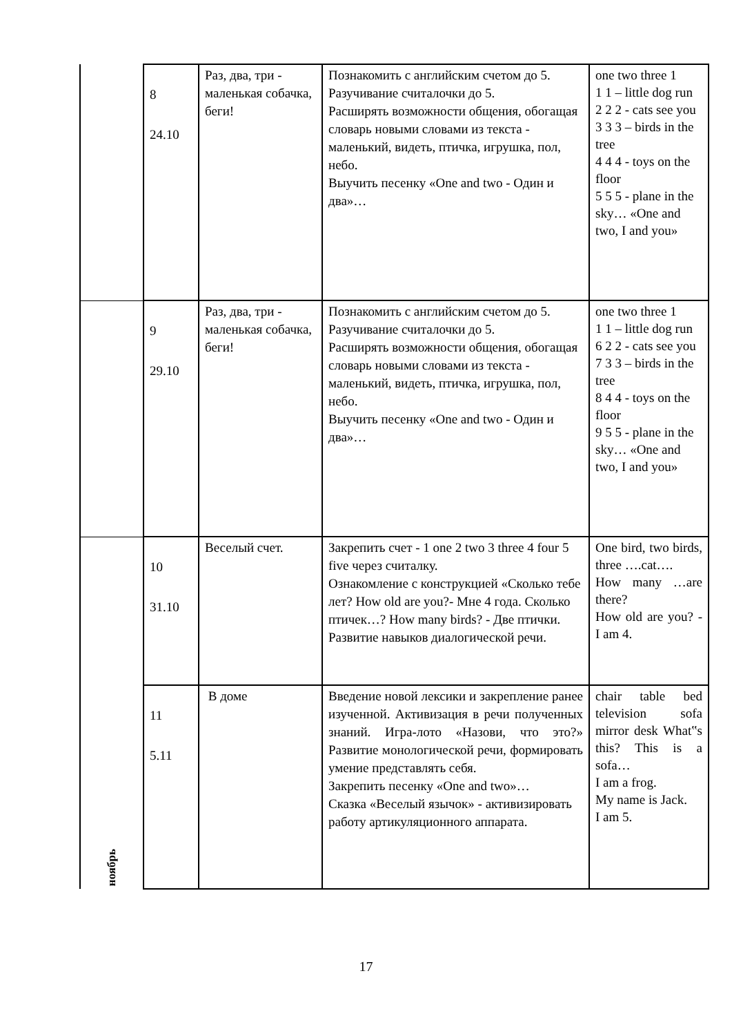| | 8 24.10 | Раз, два, три - маленькая собачка, беги! | Познакомить с английским счетом до 5. Разучивание считалочки до 5. Расширять возможности общения, обогащая словарь новыми словами из текста - маленький, видеть, птичка, игрушка, пол, небо. Выучить песенку «One and two - Один и два»… | one two three 1 1 1 – little dog run 2 2 2 - cats see you 3 3 3 – birds in the tree 4 4 4 - toys on the floor 5 5 5 - plane in the sky… «One and two, I and you» |
| | 9 29.10 | Раз, два, три - маленькая собачка, беги! | Познакомить с английским счетом до 5. Разучивание считалочки до 5. Расширять возможности общения, обогащая словарь новыми словами из текста - маленький, видеть, птичка, игрушка, пол, небо. Выучить песенку «One and two - Один и два»… | one two three 1 1 1 – little dog run 6 2 2 - cats see you 7 3 3 – birds in the tree 8 4 4 - toys on the floor 9 5 5 - plane in the sky… «One and two, I and you» |
| ноябрь | 10 31.10 | Веселый счет. | Закрепить счет - 1 one 2 two 3 three 4 four 5 five через считалку. Ознакомление с конструкцией «Сколько тебе лет? How old are you?- Мне 4 года. Сколько птичек…? How many birds? - Две птички. Развитие навыков диалогической речи. | One bird, two birds, three ….cat…. How many …are there? How old are you? - I am 4. |
| | 11 5.11 | В доме | Введение новой лексики и закрепление ранее изученной. Активизация в речи полученных знаний. Игра-лото «Назови, что это?» Развитие монологической речи, формировать умение представлять себя. Закрепить песенку «One and two»… Сказка «Веселый язычок» - активизировать работу артикуляционного аппарата. | chair table bed television sofa mirror desk What‟s this? This is a sofa… I am a frog. My name is Jack. I am 5. |
17